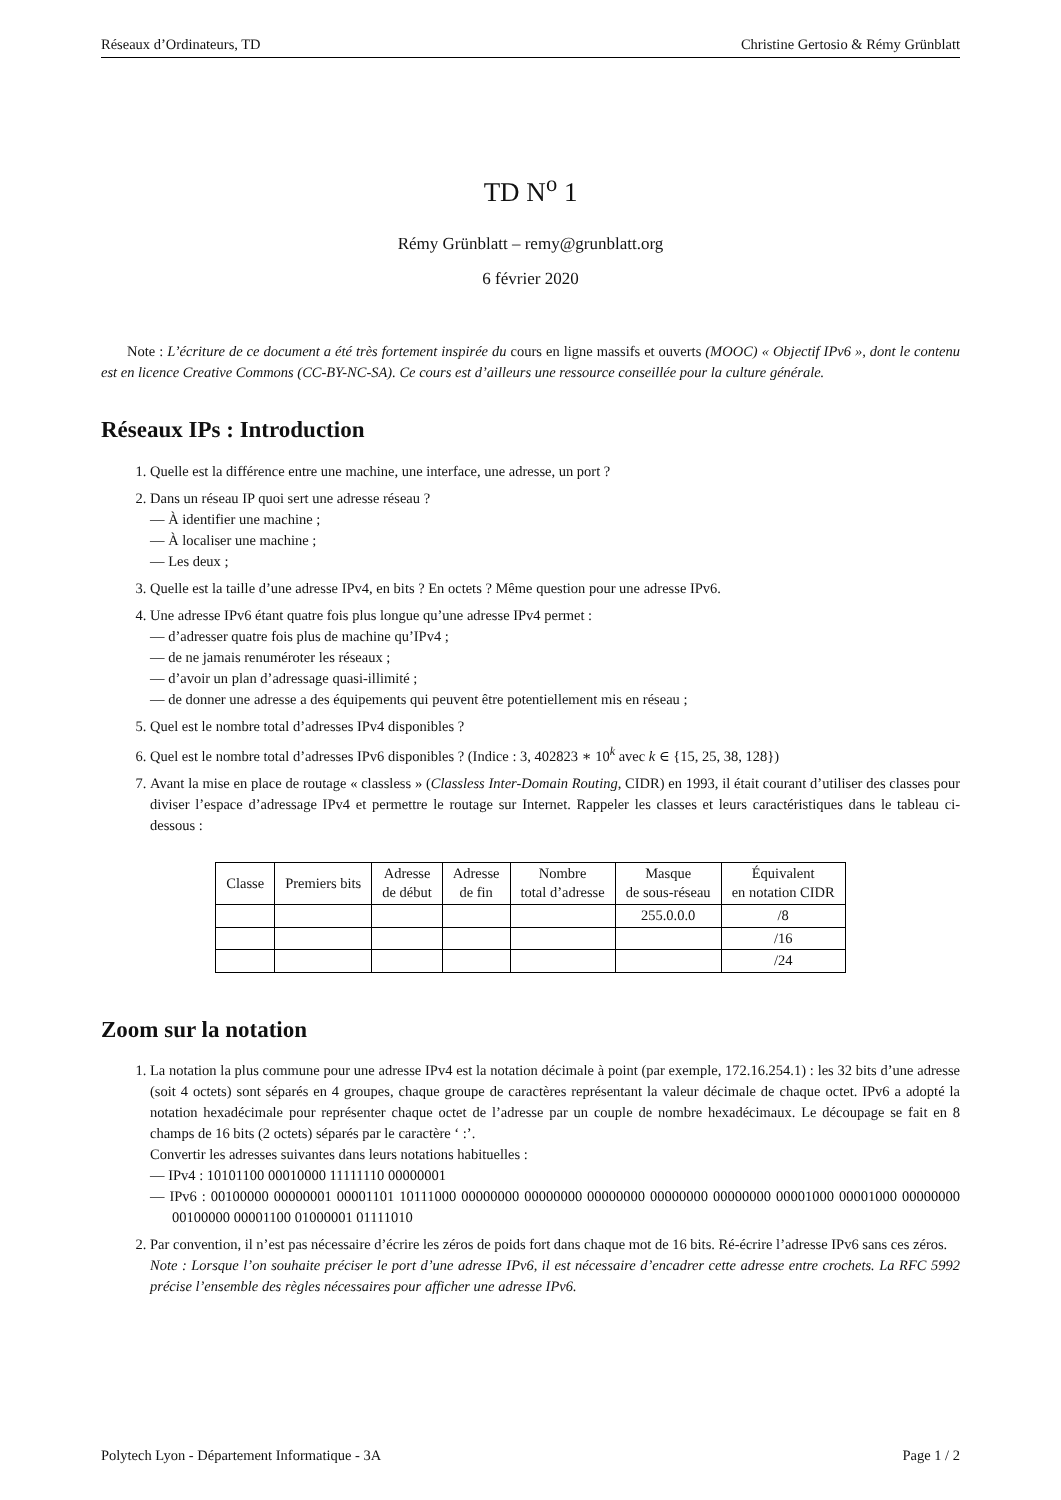Réseaux d’Ordinateurs, TD Christine Gertosio & Rémy Grünblatt
TD N<sup>o</sup> 1
Rémy Grünblatt – remy@grunblatt.org
6 février 2020
Note : L’écriture de ce document a été très fortement inspirée du cours en ligne massifs et ouverts (MOOC) « Objectif IPv6 », dont le contenu est en licence Creative Commons (CC-BY-NC-SA). Ce cours est d’ailleurs une ressource conseillée pour la culture générale.
Réseaux IPs : Introduction
1. Quelle est la différence entre une machine, une interface, une adresse, un port ?
2. Dans un réseau IP quoi sert une adresse réseau ?
— À identifier une machine ;
— À localiser une machine ;
— Les deux ;
3. Quelle est la taille d’une adresse IPv4, en bits ? En octets ? Même question pour une adresse IPv6.
4. Une adresse IPv6 étant quatre fois plus longue qu’une adresse IPv4 permet :
— d’adresser quatre fois plus de machine qu’IPv4 ;
— de ne jamais renuméroter les réseaux ;
— d’avoir un plan d’adressage quasi-illimité ;
— de donner une adresse a des équipements qui peuvent être potentiellement mis en réseau ;
5. Quel est le nombre total d’adresses IPv4 disponibles ?
6. Quel est le nombre total d’adresses IPv6 disponibles ? (Indice : 3, 402823 ∗ 10<sup>k</sup> avec k ∈ {15, 25, 38, 128})
7. Avant la mise en place de routage « classless » (Classless Inter-Domain Routing, CIDR) en 1993, il était courant d’utiliser des classes pour diviser l’espace d’adressage IPv4 et permettre le routage sur Internet. Rappeler les classes et leurs caractéristiques dans le tableau ci-dessous :
| Classe | Premiers bits | Adresse de début | Adresse de fin | Nombre total d’adresse | Masque de sous-réseau | Équivalent en notation CIDR |
| --- | --- | --- | --- | --- | --- | --- |
| | | | | | 255.0.0.0 | /8 |
| | | | | | | /16 |
| | | | | | | /24 |
Zoom sur la notation
1. La notation la plus commune pour une adresse IPv4 est la notation décimale à point (par exemple, 172.16.254.1) : les 32 bits d’une adresse (soit 4 octets) sont séparés en 4 groupes, chaque groupe de caractères représentant la valeur décimale de chaque octet. IPv6 a adopté la notation hexadécimale pour représenter chaque octet de l’adresse par un couple de nombre hexadécimaux. Le découpage se fait en 8 champs de 16 bits (2 octets) séparés par le caractère ‘ :’.
Convertir les adresses suivantes dans leurs notations habituelles :
— IPv4 : 10101100 00010000 11111110 00000001
— IPv6 : 00100000 00000001 00001101 10111000 00000000 00000000 00000000 00000000 00000000 00001000 00001000 00000000 00100000 00001100 01000001 01111010
2. Par convention, il n’est pas nécessaire d’écrire les zéros de poids fort dans chaque mot de 16 bits. Ré-écrire l’adresse IPv6 sans ces zéros.
Note : Lorsque l’on souhaite préciser le port d’une adresse IPv6, il est nécessaire d’encadrer cette adresse entre crochets. La RFC 5992 précise l’ensemble des règles nécessaires pour afficher une adresse IPv6.
Polytech Lyon - Département Informatique - 3A Page 1 / 2